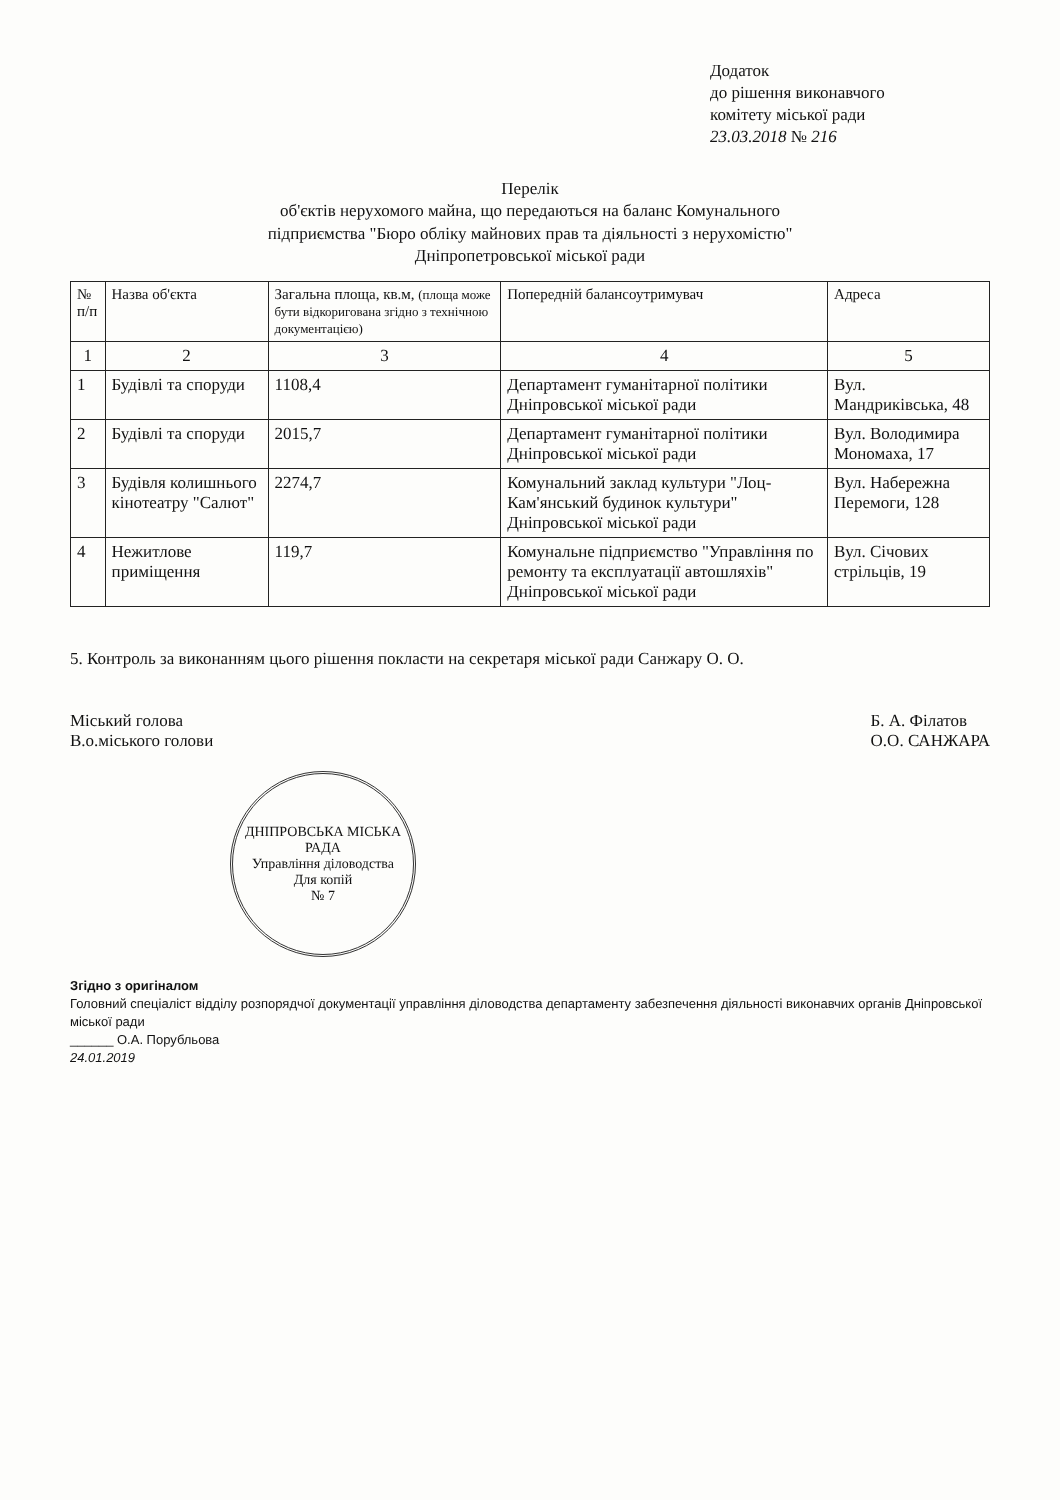Додаток
до рішення виконавчого
комітету міської ради
23.03.2018 № 216
Перелік
об'єктів нерухомого майна, що передаються на баланс Комунального
підприємства "Бюро обліку майнових прав та діяльності з нерухомістю"
Дніпропетровської міської ради
| № п/п | Назва об'єкта | Загальна площа, кв.м, (площа може бути відкоригована згідно з технічною документацією) | Попередній балансоутримувач | Адреса |
| --- | --- | --- | --- | --- |
| 1 | 2 | 3 | 4 | 5 |
| 1 | Будівлі та споруди | 1108,4 | Департамент гуманітарної політики Дніпровської міської ради | Вул. Мандриківська, 48 |
| 2 | Будівлі та споруди | 2015,7 | Департамент гуманітарної політики Дніпровської міської ради | Вул. Володимира Мономаха, 17 |
| 3 | Будівля колишнього кінотеатру "Салют" | 2274,7 | Комунальний заклад культури "Лоц-Кам'янський будинок культури" Дніпровської міської ради | Вул. Набережна Перемоги, 128 |
| 4 | Нежитлове приміщення | 119,7 | Комунальне підприємство "Управління по ремонту та експлуатації автошляхів" Дніпровської міської ради | Вул. Січових стрільців, 19 |
5. Контроль за виконанням цього рішення покласти на секретаря міської ради Санжару О. О.
Міський голова
В.о.міського голови
Б. А. Філатов
О.О. САНЖАРА
ДНІПРОВСЬКА МІСЬКА РАДА
Управління діловодства
Для копій
№ 7
Згідно з оригіналом
Головний спеціаліст відділу розпорядчої документації управління діловодства департаменту забезпечення діяльності виконавчих органів Дніпровської міської ради
______ О.А. Порубльова
24.01.2019